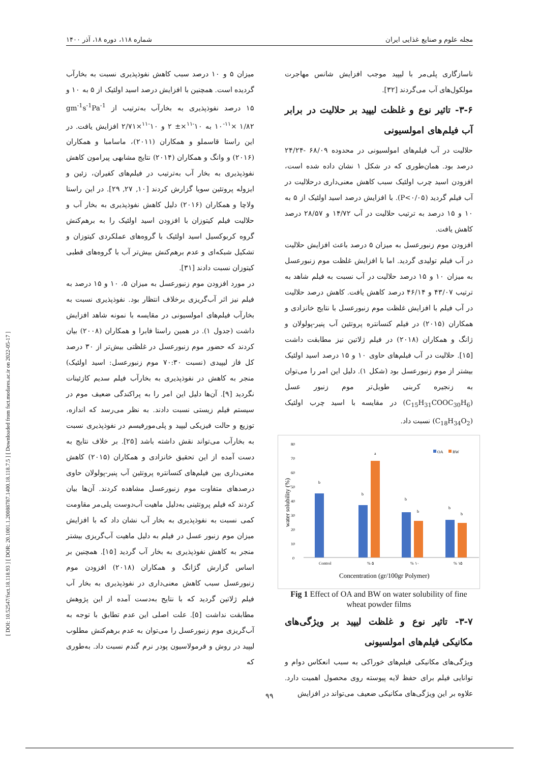[ DOI: 10.52547/fsct.18.118.93 ] [ DOR: 20.1001.1.20088787.1400.18.118.7.5 ] [ Downloaded from fsct.modares.ac.ir on 2022-05-17 ]
مجله علوم و صنایع غذایی ایران شماره ۱۱۸، دوره ۱۸، آذر ۱۴۰۰
میزان ۵ و ۱۰ درصد سبب کاهش نفوذپذیری نسبت به بخارآب گردیده است. همچنین با افزایش درصد اسید اولئیک از ۵ به ۱۰ و ۱۵ درصد نفوذپذیری به بخارآب به‌ترتیب از gm<sup>-1</sup>s<sup>-1</sup>Pa<sup>-1</sup> ۱۰<sup>-۱۱</sup>× ۱/۸۲ به ۱۰<sup>-۱۱</sup>×± ۲ و ۱۰<sup>-۱۱</sup>×۲/۷۱ افزایش یافت. در این راستا قاسملو و همکاران (۲۰۱۱)، ماسامبا و همکاران (۲۰۱۶) و وانگ و همکاران (۲۰۱۴) نتایج مشابهی پیرامون کاهش نفوذپذیری به بخار آب به‌ترتیب در فیلم‌های کفیران، زئین و ایزوله پروتئین سویا گزارش کردند [۱۰, ۲۷, ۲۹]. در این راستا ولاچا و همکاران (۲۰۱۶) دلیل کاهش نفوذپذیری به بخار آب و حلالیت فیلم کیتوزان با افزودن اسید اولئیک را به برهم‌کنش گروه کربوکسیل اسید اولئیک با گروه‌های عملکردی کیتوزان و تشکیل شبکه‌ای و عدم برهم‌کنش بیش‌تر آب با گروه‌های قطبی کیتوزان نسبت دادند [۳۱].
در مورد افزودن موم زنبورعسل به میزان ۵، ۱۰ و ۱۵ درصد به فیلم نیز اثر آب‌گریزی برخلاف انتظار بود. نفوذپذیری نسبت به بخارآب فیلم‌های امولسیونی در مقایسه با نمونه شاهد افزایش داشت (جدول ۱). در همین راستا فابرا و همکاران (۲۰۰۸) بیان کردند که حضور موم زنبورعسل در غلظتی بیش‌تر از ۳۰ درصد کل فاز لیپیدی (نسبت ۷۰:۳۰ موم زنبورعسل: اسید اولئیک) منجر به کاهش در نفوذپذیری به بخارآب فیلم سدیم کازئینات نگردید [۹]. آن‌ها دلیل این امر را به پراکندگی ضعیف موم در سیستم فیلم زیستی نسبت دادند. به نظر می‌رسد که اندازه، توزیع و حالت فیزیکی لیپید و پلی‌مورفیسم در نفوذپذیری نسبت به بخارآب می‌تواند نقش داشته باشد [۲۵]. بر خلاف نتایج به دست آمده از این تحقیق خانزادی و همکاران (۲۰۱۵) کاهش معنی‌داری بین فیلم‌های کنسانتره پروتئین آب پنیر-پولولان حاوی درصدهای متفاوت موم زنبورعسل مشاهده کردند. آن‌ها بیان کردند که فیلم پروتئینی به‌دلیل ماهیت آب‌دوست پلی‌مر مقاومت کمی نسبت به نفوذپذیری به بخار آب نشان داد که با افزایش میزان موم زنبور عسل در فیلم به دلیل ماهیت آب‌گریزی بیشتر منجر به کاهش نفوذپذیری به بخار آب گردید [۱۵]. همچنین بر اساس گزارش گژانگ و همکاران (۲۰۱۸) افزودن موم زنبورعسل سبب کاهش معنی‌داری در نفوذپذیری به بخار آب فیلم ژلاتین گردید که با نتایج به‌دست آمده از این پژوهش مطابقت نداشت [۵]. علت اصلی این عدم تطابق با توجه به آب‌گریزی موم زنبورعسل را می‌توان به عدم برهم‌کنش مطلوب لیپید در روش و فرمولاسیون پودر نرم گندم نسبت داد. به‌طوری که
ناسازگاری پلی‌مر با لیپید موجب افزایش شانس مهاجرت مولکول‌های آب می‌گردند [۳۲].
۳-۶- تاثیر نوع و غلظت لیپید بر حلالیت در برابر آب فیلم‌های امولسیونی
حلالیت در آب فیلم‌های امولسیونی در محدوده ۶۸/۰۹ -۲۴/۲۴ درصد بود. همان‌طوری که در شکل ۱ نشان داده شده است، افزودن اسید چرب اولئیک سبب کاهش معنی‌داری درحلالیت در آب فیلم گردید (P<۰/۰۵). با افزایش درصد اسید اولئیک از ۵ به ۱۰ و ۱۵ درصد به ترتیب حلالیت در آب ۱۴/۷۲ و ۲۸/۵۷ درصد کاهش یافت.
افزودن موم زنبورعسل به میزان ۵ درصد باعث افزایش حلالیت در آب فیلم تولیدی گردید. اما با افزایش غلظت موم زنبورعسل به میزان ۱۰ و ۱۵ درصد حلالیت در آب نسبت به فیلم شاهد به ترتیب ۴۳/۰۷ و ۴۶/۱۴ درصد کاهش یافت. کاهش درصد حلالیت در آب فیلم با افزایش غلظت موم زنبورعسل با نتایج خانزادی و همکاران (۲۰۱۵) در فیلم کنسانتره پروتئین آب پنیر-پولولان و ژانگ و همکاران (۲۰۱۸) در فیلم ژلاتین نیز مطابقت داشت [۱۵]. حلالیت در آب فیلم‌های حاوی ۱۰ و ۱۵ درصد اسید اولئیک بیشتر از موم زنبورعسل بود (شکل ۱). دلیل این امر را می‌توان به زنجیره کربنی طویل‌تر موم زنبور عسل (C<sub>15</sub>H<sub>31</sub>COOC<sub>30</sub>H<sub>6</sub>) در مقایسه با اسید چرب اولئیک (C<sub>18</sub>H<sub>34</sub>O<sub>2</sub>) نسبت داد.
80
70
60
50
40
30
20
10
0
water solubility (%)
OA
BW
b
b
a
b
b
b
b
Control
% ۵
% ۱۰
% ۱۵
Concentration (gr/100gr Polymer)
Fig 1 Effect of OA and BW on water solubility of fine wheat powder films
۳-۷- تاثیر نوع و غلظت لیپید بر ویژگی‌های مکانیکی فیلم‌های امولسیونی
ویژگی‌های مکانیکی فیلم‌های خوراکی به سبب انعکاس دوام و توانایی فیلم برای حفظ لایه پیوسته روی محصول اهمیت دارد. علاوه بر این ویژگی‌های مکانیکی ضعیف می‌تواند در افزایش
۹۹